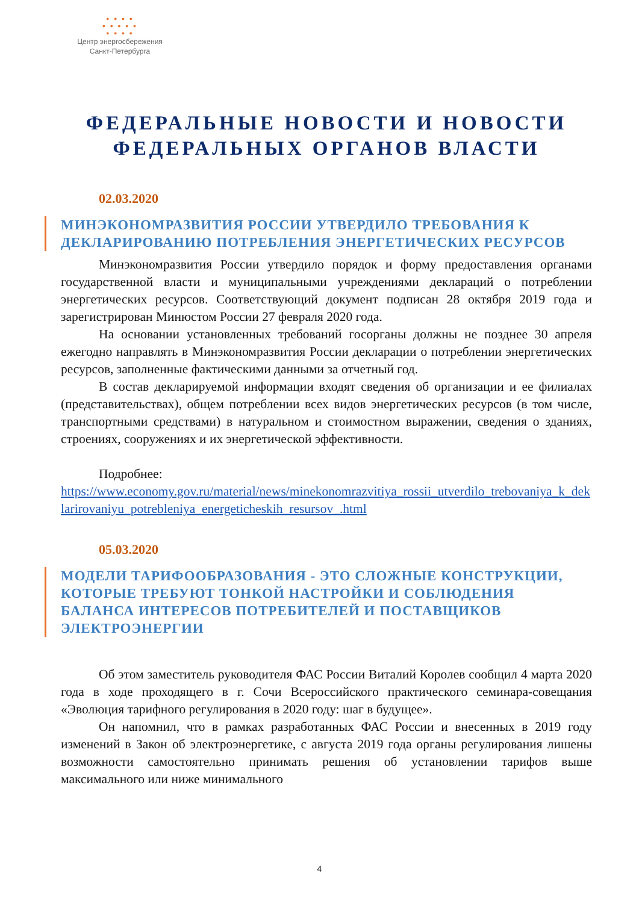• • • •
• • • • •
• • • •
Центр энергосбережения
Санкт-Петербурга
ФЕДЕРАЛЬНЫЕ НОВОСТИ И НОВОСТИ ФЕДЕРАЛЬНЫХ ОРГАНОВ ВЛАСТИ
02.03.2020
МИНЭКОНОМРАЗВИТИЯ РОССИИ УТВЕРДИЛО ТРЕБОВАНИЯ К ДЕКЛАРИРОВАНИЮ ПОТРЕБЛЕНИЯ ЭНЕРГЕТИЧЕСКИХ РЕСУРСОВ
Минэкономразвития России утвердило порядок и форму предоставления органами государственной власти и муниципальными учреждениями деклараций о потреблении энергетических ресурсов. Соответствующий документ подписан 28 октября 2019 года и зарегистрирован Минюстом России 27 февраля 2020 года.
На основании установленных требований госорганы должны не позднее 30 апреля ежегодно направлять в Минэкономразвития России декларации о потреблении энергетических ресурсов, заполненные фактическими данными за отчетный год.
В состав декларируемой информации входят сведения об организации и ее филиалах (представительствах), общем потреблении всех видов энергетических ресурсов (в том числе, транспортными средствами) в натуральном и стоимостном выражении, сведения о зданиях, строениях, сооружениях и их энергетической эффективности.
Подробнее:
https://www.economy.gov.ru/material/news/minekonomrazvitiya_rossii_utverdilo_trebovaniya_k_deklarirovaniyu_potrebleniya_energeticheskih_resursov_.html
05.03.2020
МОДЕЛИ ТАРИФООБРАЗОВАНИЯ - ЭТО СЛОЖНЫЕ КОНСТРУКЦИИ, КОТОРЫЕ ТРЕБУЮТ ТОНКОЙ НАСТРОЙКИ И СОБЛЮДЕНИЯ БАЛАНСА ИНТЕРЕСОВ ПОТРЕБИТЕЛЕЙ И ПОСТАВЩИКОВ ЭЛЕКТРОЭНЕРГИИ
Об этом заместитель руководителя ФАС России Виталий Королев сообщил 4 марта 2020 года в ходе проходящего в г. Сочи Всероссийского практического семинара-совещания «Эволюция тарифного регулирования в 2020 году: шаг в будущее».
Он напомнил, что в рамках разработанных ФАС России и внесенных в 2019 году изменений в Закон об электроэнергетике, с августа 2019 года органы регулирования лишены возможности самостоятельно принимать решения об установлении тарифов выше максимального или ниже минимального
4